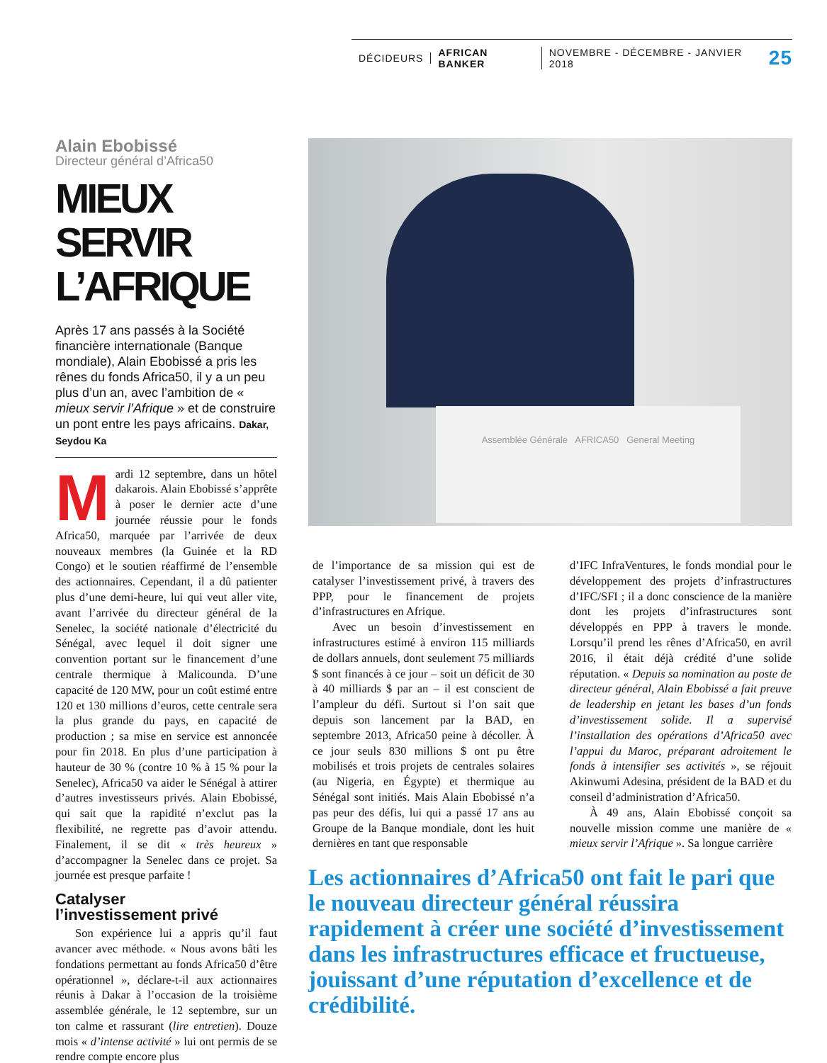DÉCIDEURS AFRICAN BANKER NOVEMBRE - DÉCEMBRE - JANVIER 2018 25
Alain Ebobissé
Directeur général d’Africa50
MIEUX SERVIR L’AFRIQUE
Après 17 ans passés à la Société financière internationale (Banque mondiale), Alain Ebobissé a pris les rênes du fonds Africa50, il y a un peu plus d’un an, avec l’ambition de « mieux servir l’Afrique » et de construire un pont entre les pays africains. Dakar, Seydou Ka
Mardi 12 septembre, dans un hôtel dakarois. Alain Ebobissé s’apprête à poser le dernier acte d’une journée réussie pour le fonds Africa50, marquée par l’arrivée de deux nouveaux membres (la Guinée et la RD Congo) et le soutien réaffirmé de l’ensemble des actionnaires. Cependant, il a dû patienter plus d’une demi-heure, lui qui veut aller vite, avant l’arrivée du directeur général de la Senelec, la société nationale d’électricité du Sénégal, avec lequel il doit signer une convention portant sur le financement d’une centrale thermique à Malicounda. D’une capacité de 120 MW, pour un coût estimé entre 120 et 130 millions d’euros, cette centrale sera la plus grande du pays, en capacité de production ; sa mise en service est annoncée pour fin 2018. En plus d’une participation à hauteur de 30 % (contre 10 % à 15 % pour la Senelec), Africa50 va aider le Sénégal à attirer d’autres investisseurs privés. Alain Ebobissé, qui sait que la rapidité n’exclut pas la flexibilité, ne regrette pas d’avoir attendu. Finalement, il se dit « très heureux » d’accompagner la Senelec dans ce projet. Sa journée est presque parfaite !
Catalyser
l’investissement privé
Son expérience lui a appris qu’il faut avancer avec méthode. « Nous avons bâti les fondations permettant au fonds Africa50 d’être opérationnel », déclare-t-il aux actionnaires réunis à Dakar à l’occasion de la troisième assemblée générale, le 12 septembre, sur un ton calme et rassurant (lire entretien). Douze mois « d’intense activité » lui ont permis de se rendre compte encore plus
Assemblée Générale AFRICA50 General Meeting
de l’importance de sa mission qui est de catalyser l’investissement privé, à travers des PPP, pour le financement de projets d’infrastructures en Afrique.
Avec un besoin d’investissement en infrastructures estimé à environ 115 milliards de dollars annuels, dont seulement 75 milliards $ sont financés à ce jour – soit un déficit de 30 à 40 milliards $ par an – il est conscient de l’ampleur du défi. Surtout si l’on sait que depuis son lancement par la BAD, en septembre 2013, Africa50 peine à décoller. À ce jour seuls 830 millions $ ont pu être mobilisés et trois projets de centrales solaires (au Nigeria, en Égypte) et thermique au Sénégal sont initiés. Mais Alain Ebobissé n’a pas peur des défis, lui qui a passé 17 ans au Groupe de la Banque mondiale, dont les huit dernières en tant que responsable
d’IFC InfraVentures, le fonds mondial pour le développement des projets d’infrastructures d’IFC/SFI ; il a donc conscience de la manière dont les projets d’infrastructures sont développés en PPP à travers le monde. Lorsqu’il prend les rênes d’Africa50, en avril 2016, il était déjà crédité d’une solide réputation. « Depuis sa nomination au poste de directeur général, Alain Ebobissé a fait preuve de leadership en jetant les bases d’un fonds d’investissement solide. Il a supervisé l’installation des opérations d’Africa50 avec l’appui du Maroc, préparant adroitement le fonds à intensifier ses activités », se réjouit Akinwumi Adesina, président de la BAD et du conseil d’administration d’Africa50.
À 49 ans, Alain Ebobissé conçoit sa nouvelle mission comme une manière de « mieux servir l’Afrique ». Sa longue carrière
Les actionnaires d’Africa50 ont fait le pari que le nouveau directeur général réussira rapidement à créer une société d’investissement dans les infrastructures efficace et fructueuse, jouissant d’une réputation d’excellence et de crédibilité.